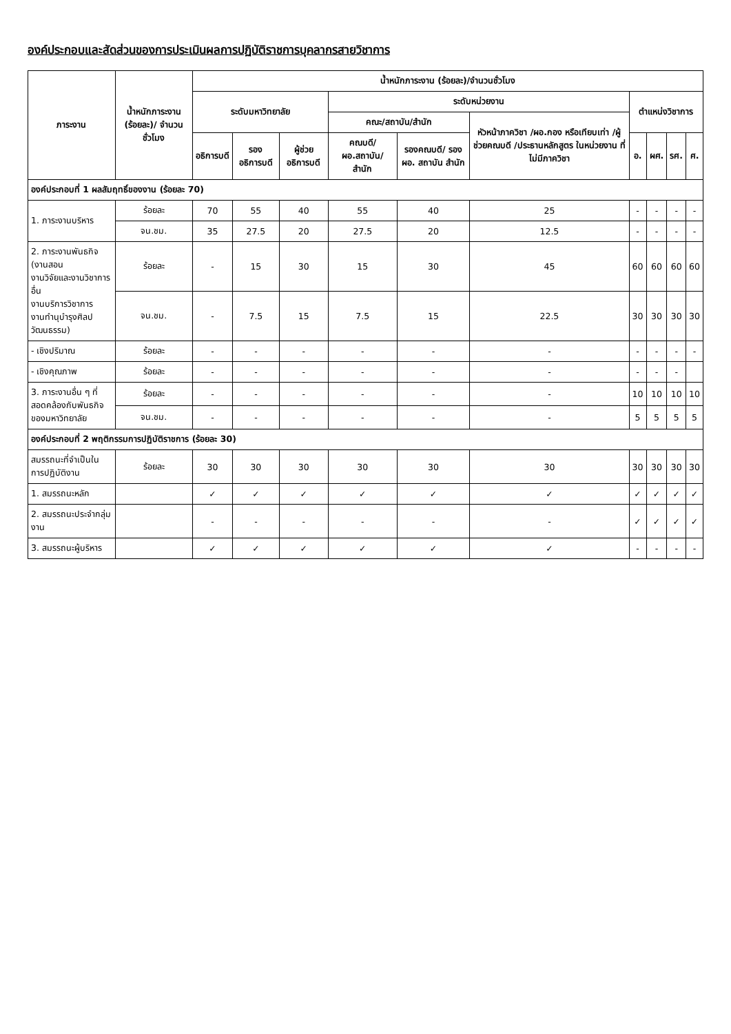องค์ประกอบและสัดส่วนของการประเมินผลการปฏิบัติราชการบุคลากรสายวิชาการ
| ภาระงาน | น้ำหนักภาระงาน (ร้อยละ)/ จำนวนชั่วโมง | น้ำหนักภาระงาน (ร้อยละ)/จำนวนชั่วโมง | | | | | | | | | |
| --- | --- | --- | --- | --- | --- | --- | --- | --- | --- | --- | --- |
| | | ระดับมหาวิทยาลัย | | | ระดับหน่วยงาน | | | ตำแหน่งวิชาการ | | | |
| | | | | | คณะ/สถาบัน/สำนัก | | หัวหน้าภาควิชา /ผอ.กอง หรือเทียบเท่า /ผู้ช่วยคณบดี /ประธานหลักสูตร ในหน่วยงาน ที่ไม่มีภาควิชา | | | | |
| | | อธิการบดี | รอง อธิการบดี | ผู้ช่วย อธิการบดี | คณบดี/ ผอ.สถาบัน/ สำนัก | รองคณบดี/ รอง ผอ. สถาบัน สำนัก | | อ. | ผศ. | รศ. | ศ. |
| องค์ประกอบที่ 1 ผลสัมฤทธิ์ของงาน (ร้อยละ 70) | | | | | | | | | | | |
| 1. ภาระงานบริหาร | ร้อยละ | 70 | 55 | 40 | 55 | 40 | 25 | - | - | - | - |
| | จน.ชม. | 35 | 27.5 | 20 | 27.5 | 20 | 12.5 | - | - | - | - |
| 2. ภาระงานพันธกิจ (งานสอน งานวิจัยและงานวิชาการอื่น งานบริการวิชาการ งานทำนุบำรุงศิลปวัฒนธรรม) | ร้อยละ | - | 15 | 30 | 15 | 30 | 45 | 60 | 60 | 60 | 60 |
| | จน.ชม. | - | 7.5 | 15 | 7.5 | 15 | 22.5 | 30 | 30 | 30 | 30 |
| - เชิงปริมาณ | ร้อยละ | - | - | - | - | - | - | - | - | - | - |
| - เชิงคุณภาพ | ร้อยละ | - | - | - | - | - | - | - | - | - | |
| 3. ภาระงานอื่น ๆ ที่สอดคล้องกับพันธกิจ ของมหาวิทยาลัย | ร้อยละ | - | - | - | - | - | - | 10 | 10 | 10 | 10 |
| | จน.ชม. | - | - | - | - | - | - | 5 | 5 | 5 | 5 |
| องค์ประกอบที่ 2 พฤติกรรมการปฏิบัติราชการ (ร้อยละ 30) | | | | | | | | | | | |
| สมรรถนะที่จำเป็นในการปฏิบัติงาน | ร้อยละ | 30 | 30 | 30 | 30 | 30 | 30 | 30 | 30 | 30 | 30 |
| 1. สมรรถนะหลัก | | ✓ | ✓ | ✓ | ✓ | ✓ | ✓ | ✓ | ✓ | ✓ | ✓ |
| 2. สมรรถนะประจำกลุ่มงาน | | - | - | - | - | - | - | ✓ | ✓ | ✓ | ✓ |
| 3. สมรรถนะผู้บริหาร | | ✓ | ✓ | ✓ | ✓ | ✓ | ✓ | - | - | - | - |